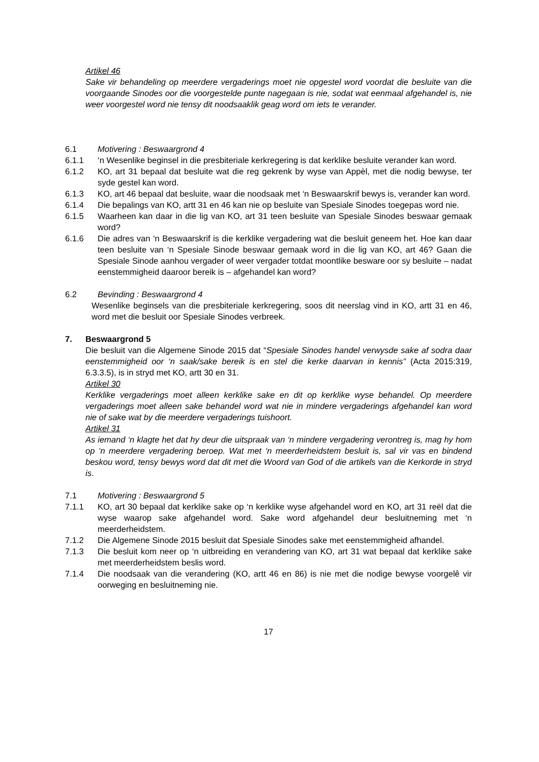Artikel 46
Sake vir behandeling op meerdere vergaderings moet nie opgestel word voordat die besluite van die voorgaande Sinodes oor die voorgestelde punte nagegaan is nie, sodat wat eenmaal afgehandel is, nie weer voorgestel word nie tensy dit noodsaaklik geag word om iets te verander.
6.1 Motivering : Beswaargrond 4
6.1.1 ‘n Wesenlike beginsel in die presbiteriale kerkregering is dat kerklike besluite verander kan word.
6.1.2 KO, art 31 bepaal dat besluite wat die reg gekrenk by wyse van Appèl, met die nodig bewyse, ter syde gestel kan word.
6.1.3 KO, art 46 bepaal dat besluite, waar die noodsaak met ‘n Beswaarskrif bewys is, verander kan word.
6.1.4 Die bepalings van KO, artt 31 en 46 kan nie op besluite van Spesiale Sinodes toegepas word nie.
6.1.5 Waarheen kan daar in die lig van KO, art 31 teen besluite van Spesiale Sinodes beswaar gemaak word?
6.1.6 Die adres van ‘n Beswaarskrif is die kerklike vergadering wat die besluit geneem het. Hoe kan daar teen besluite van ‘n Spesiale Sinode beswaar gemaak word in die lig van KO, art 46? Gaan die Spesiale Sinode aanhou vergader of weer vergader totdat moontlike besware oor sy besluite – nadat eenstemmigheid daaroor bereik is – afgehandel kan word?
6.2 Bevinding : Beswaargrond 4
Wesenlike beginsels van die presbiteriale kerkregering, soos dit neerslag vind in KO, artt 31 en 46, word met die besluit oor Spesiale Sinodes verbreek.
7. Beswaargrond 5
Die besluit van die Algemene Sinode 2015 dat “Spesiale Sinodes handel verwysde sake af sodra daar eenstemmigheid oor ‘n saak/sake bereik is en stel die kerke daarvan in kennis” (Acta 2015:319, 6.3.3.5), is in stryd met KO, artt 30 en 31.
Artikel 30
Kerklike vergaderings moet alleen kerklike sake en dit op kerklike wyse behandel. Op meerdere vergaderings moet alleen sake behandel word wat nie in mindere vergaderings afgehandel kan word nie of sake wat by die meerdere vergaderings tuishoort.
Artikel 31
As iemand ‘n klagte het dat hy deur die uitspraak van ‘n mindere vergadering verontreg is, mag hy hom op ‘n meerdere vergadering beroep. Wat met ‘n meerderheidstem besluit is, sal vir vas en bindend beskou word, tensy bewys word dat dit met die Woord van God of die artikels van die Kerkorde in stryd is.
7.1 Motivering : Beswaargrond 5
7.1.1 KO, art 30 bepaal dat kerklike sake op ‘n kerklike wyse afgehandel word en KO, art 31 reël dat die wyse waarop sake afgehandel word. Sake word afgehandel deur besluitneming met ‘n meerderheidstem.
7.1.2 Die Algemene Sinode 2015 besluit dat Spesiale Sinodes sake met eenstemmigheid afhandel.
7.1.3 Die besluit kom neer op ‘n uitbreiding en verandering van KO, art 31 wat bepaal dat kerklike sake met meerderheidstem beslis word.
7.1.4 Die noodsaak van die verandering (KO, artt 46 en 86) is nie met die nodige bewyse voorgelê vir oorweging en besluitneming nie.
17